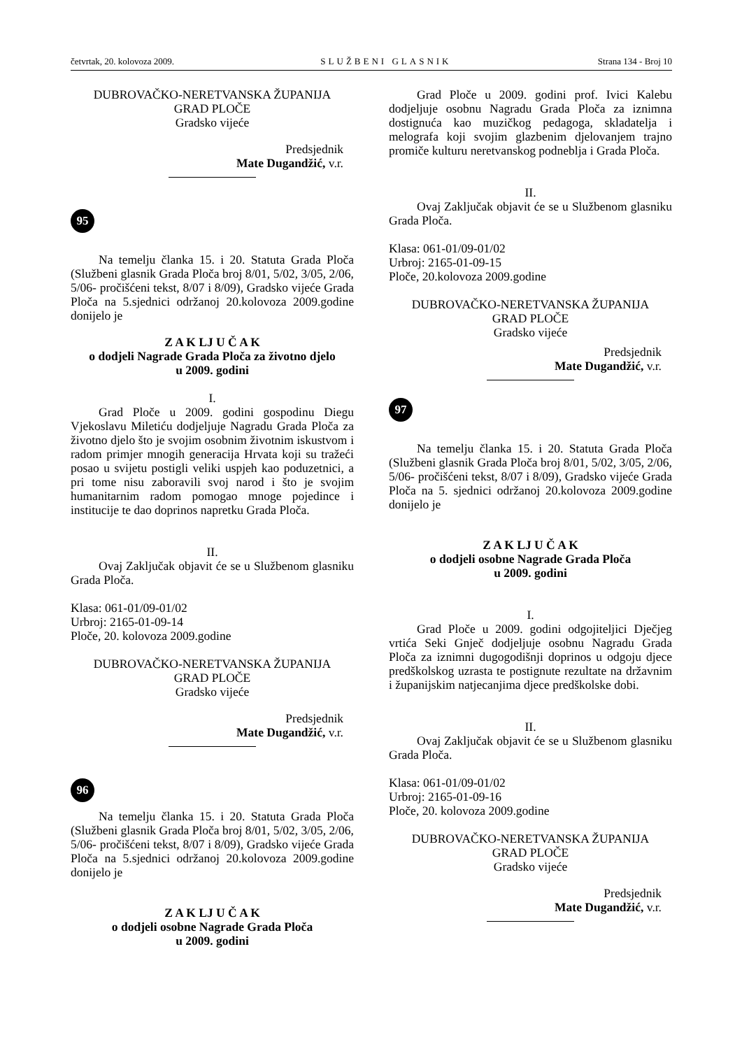četvrtak, 20. kolovoza 2009. SLUŽBENI GLASNIK Strana 134 - Broj 10
DUBROVAČKO-NERETVANSKA ŽUPANIJA
GRAD PLOČE
Gradsko vijeće
Predsjednik
Mate Dugandžić, v.r.
95
Na temelju članka 15. i 20. Statuta Grada Ploča (Službeni glasnik Grada Ploča broj 8/01, 5/02, 3/05, 2/06, 5/06- pročišćeni tekst, 8/07 i 8/09), Gradsko vijeće Grada Ploča na 5.sjednici održanoj 20.kolovoza 2009.godine donijelo je
Z A K LJ U Č A K
o dodjeli Nagrade Grada Ploča za životno djelo
u 2009. godini
I.
Grad Ploče u 2009. godini gospodinu Diegu Vjekoslavu Miletiću dodjeljuje Nagradu Grada Ploča za životno djelo što je svojim osobnim životnim iskustvom i radom primjer mnogih generacija Hrvata koji su tražeći posao u svijetu postigli veliki uspjeh kao poduzetnici, a pri tome nisu zaboravili svoj narod i što je svojim humanitarnim radom pomogao mnoge pojedince i institucije te dao doprinos napretku Grada Ploča.
II.
Ovaj Zaključak objavit će se u Službenom glasniku Grada Ploča.
Klasa: 061-01/09-01/02
Urbroj: 2165-01-09-14
Ploče, 20. kolovoza 2009.godine
DUBROVAČKO-NERETVANSKA ŽUPANIJA
GRAD PLOČE
Gradsko vijeće
Predsjednik
Mate Dugandžić, v.r.
96
Na temelju članka 15. i 20. Statuta Grada Ploča (Službeni glasnik Grada Ploča broj 8/01, 5/02, 3/05, 2/06, 5/06- pročišćeni tekst, 8/07 i 8/09), Gradsko vijeće Grada Ploča na 5.sjednici održanoj 20.kolovoza 2009.godine donijelo je
Z A K LJ U Č A K
o dodjeli osobne Nagrade Grada Ploča
u 2009. godini
Grad Ploče u 2009. godini prof. Ivici Kalebu dodjeljuje osobnu Nagradu Grada Ploča za iznimna dostignuća kao muzičkog pedagoga, skladatelja i melografa koji svojim glazbenim djelovanjem trajno promiče kulturu neretvanskog podneblja i Grada Ploča.
II.
Ovaj Zaključak objavit će se u Službenom glasniku Grada Ploča.
Klasa: 061-01/09-01/02
Urbroj: 2165-01-09-15
Ploče, 20.kolovoza 2009.godine
DUBROVAČKO-NERETVANSKA ŽUPANIJA
GRAD PLOČE
Gradsko vijeće
Predsjednik
Mate Dugandžić, v.r.
97
Na temelju članka 15. i 20. Statuta Grada Ploča (Službeni glasnik Grada Ploča broj 8/01, 5/02, 3/05, 2/06, 5/06- pročišćeni tekst, 8/07 i 8/09), Gradsko vijeće Grada Ploča na 5. sjednici održanoj 20.kolovoza 2009.godine donijelo je
Z A K LJ U Č A K
o dodjeli osobne Nagrade Grada Ploča
u 2009. godini
I.
Grad Ploče u 2009. godini odgojiteljici Dječjeg vrtića Seki Gnječ dodjeljuje osobnu Nagradu Grada Ploča za iznimni dugogodišnji doprinos u odgoju djece predškolskog uzrasta te postignute rezultate na državnim i županijskim natjecanjima djece predškolske dobi.
II.
Ovaj Zaključak objavit će se u Službenom glasniku Grada Ploča.
Klasa: 061-01/09-01/02
Urbroj: 2165-01-09-16
Ploče, 20. kolovoza 2009.godine
DUBROVAČKO-NERETVANSKA ŽUPANIJA
GRAD PLOČE
Gradsko vijeće
Predsjednik
Mate Dugandžić, v.r.